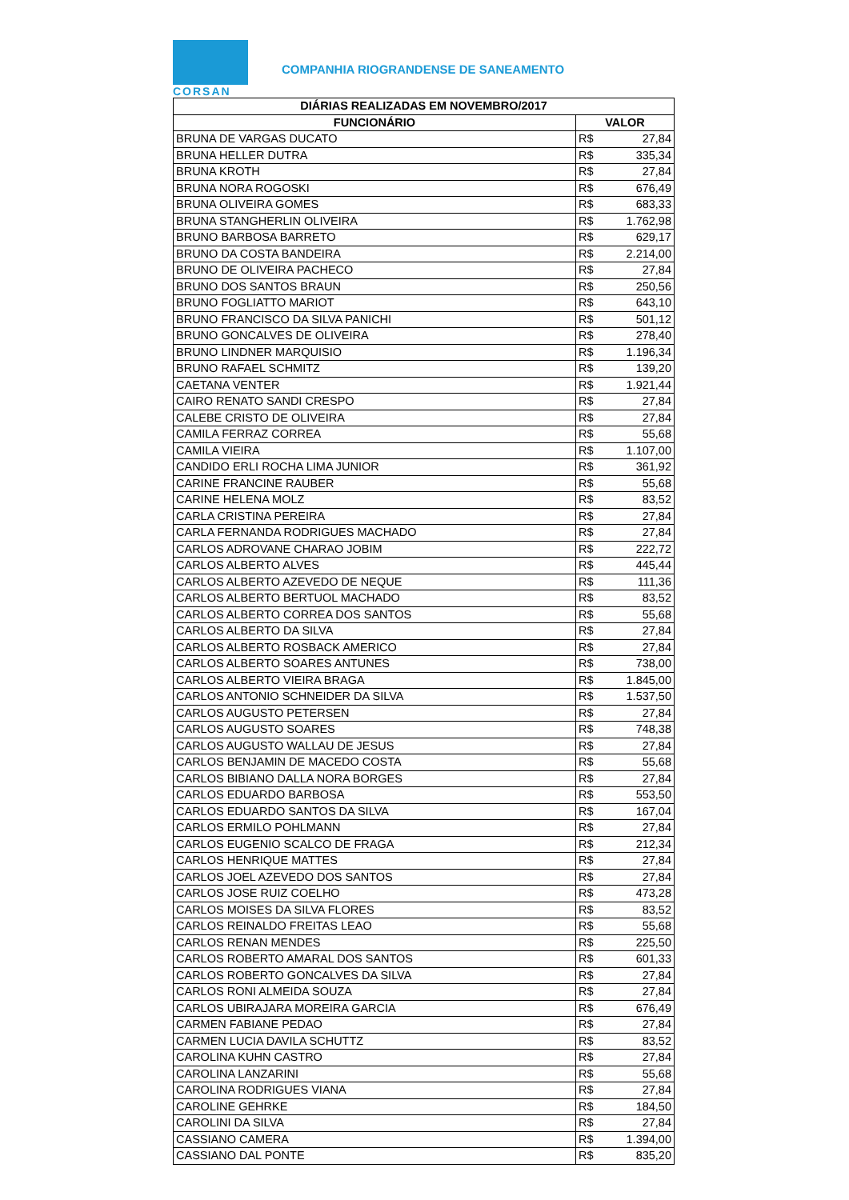CORSAN
COMPANHIA RIOGRANDENSE DE SANEAMENTO
| DIÁRIAS REALIZADAS EM NOVEMBRO/2017 | | |
| --- | --- | --- |
| FUNCIONÁRIO | VALOR | |
| BRUNA DE VARGAS DUCATO | R$ | 27,84 |
| BRUNA HELLER DUTRA | R$ | 335,34 |
| BRUNA KROTH | R$ | 27,84 |
| BRUNA NORA ROGOSKI | R$ | 676,49 |
| BRUNA OLIVEIRA GOMES | R$ | 683,33 |
| BRUNA STANGHERLIN OLIVEIRA | R$ | 1.762,98 |
| BRUNO BARBOSA BARRETO | R$ | 629,17 |
| BRUNO DA COSTA BANDEIRA | R$ | 2.214,00 |
| BRUNO DE OLIVEIRA PACHECO | R$ | 27,84 |
| BRUNO DOS SANTOS BRAUN | R$ | 250,56 |
| BRUNO FOGLIATTO MARIOT | R$ | 643,10 |
| BRUNO FRANCISCO DA SILVA PANICHI | R$ | 501,12 |
| BRUNO GONCALVES DE OLIVEIRA | R$ | 278,40 |
| BRUNO LINDNER MARQUISIO | R$ | 1.196,34 |
| BRUNO RAFAEL SCHMITZ | R$ | 139,20 |
| CAETANA VENTER | R$ | 1.921,44 |
| CAIRO RENATO SANDI CRESPO | R$ | 27,84 |
| CALEBE CRISTO DE OLIVEIRA | R$ | 27,84 |
| CAMILA FERRAZ CORREA | R$ | 55,68 |
| CAMILA VIEIRA | R$ | 1.107,00 |
| CANDIDO ERLI ROCHA LIMA JUNIOR | R$ | 361,92 |
| CARINE FRANCINE RAUBER | R$ | 55,68 |
| CARINE HELENA MOLZ | R$ | 83,52 |
| CARLA CRISTINA PEREIRA | R$ | 27,84 |
| CARLA FERNANDA RODRIGUES MACHADO | R$ | 27,84 |
| CARLOS ADROVANE CHARAO JOBIM | R$ | 222,72 |
| CARLOS ALBERTO ALVES | R$ | 445,44 |
| CARLOS ALBERTO AZEVEDO DE NEQUE | R$ | 111,36 |
| CARLOS ALBERTO BERTUOL MACHADO | R$ | 83,52 |
| CARLOS ALBERTO CORREA DOS SANTOS | R$ | 55,68 |
| CARLOS ALBERTO DA SILVA | R$ | 27,84 |
| CARLOS ALBERTO ROSBACK AMERICO | R$ | 27,84 |
| CARLOS ALBERTO SOARES ANTUNES | R$ | 738,00 |
| CARLOS ALBERTO VIEIRA BRAGA | R$ | 1.845,00 |
| CARLOS ANTONIO SCHNEIDER DA SILVA | R$ | 1.537,50 |
| CARLOS AUGUSTO PETERSEN | R$ | 27,84 |
| CARLOS AUGUSTO SOARES | R$ | 748,38 |
| CARLOS AUGUSTO WALLAU DE JESUS | R$ | 27,84 |
| CARLOS BENJAMIN DE MACEDO COSTA | R$ | 55,68 |
| CARLOS BIBIANO DALLA NORA BORGES | R$ | 27,84 |
| CARLOS EDUARDO BARBOSA | R$ | 553,50 |
| CARLOS EDUARDO SANTOS DA SILVA | R$ | 167,04 |
| CARLOS ERMILO POHLMANN | R$ | 27,84 |
| CARLOS EUGENIO SCALCO DE FRAGA | R$ | 212,34 |
| CARLOS HENRIQUE MATTES | R$ | 27,84 |
| CARLOS JOEL AZEVEDO DOS SANTOS | R$ | 27,84 |
| CARLOS JOSE RUIZ COELHO | R$ | 473,28 |
| CARLOS MOISES DA SILVA FLORES | R$ | 83,52 |
| CARLOS REINALDO FREITAS LEAO | R$ | 55,68 |
| CARLOS RENAN MENDES | R$ | 225,50 |
| CARLOS ROBERTO AMARAL DOS SANTOS | R$ | 601,33 |
| CARLOS ROBERTO GONCALVES DA SILVA | R$ | 27,84 |
| CARLOS RONI ALMEIDA SOUZA | R$ | 27,84 |
| CARLOS UBIRAJARA MOREIRA GARCIA | R$ | 676,49 |
| CARMEN FABIANE PEDAO | R$ | 27,84 |
| CARMEN LUCIA DAVILA SCHUTTZ | R$ | 83,52 |
| CAROLINA KUHN CASTRO | R$ | 27,84 |
| CAROLINA LANZARINI | R$ | 55,68 |
| CAROLINA RODRIGUES VIANA | R$ | 27,84 |
| CAROLINE GEHRKE | R$ | 184,50 |
| CAROLINI DA SILVA | R$ | 27,84 |
| CASSIANO CAMERA | R$ | 1.394,00 |
| CASSIANO DAL PONTE | R$ | 835,20 |